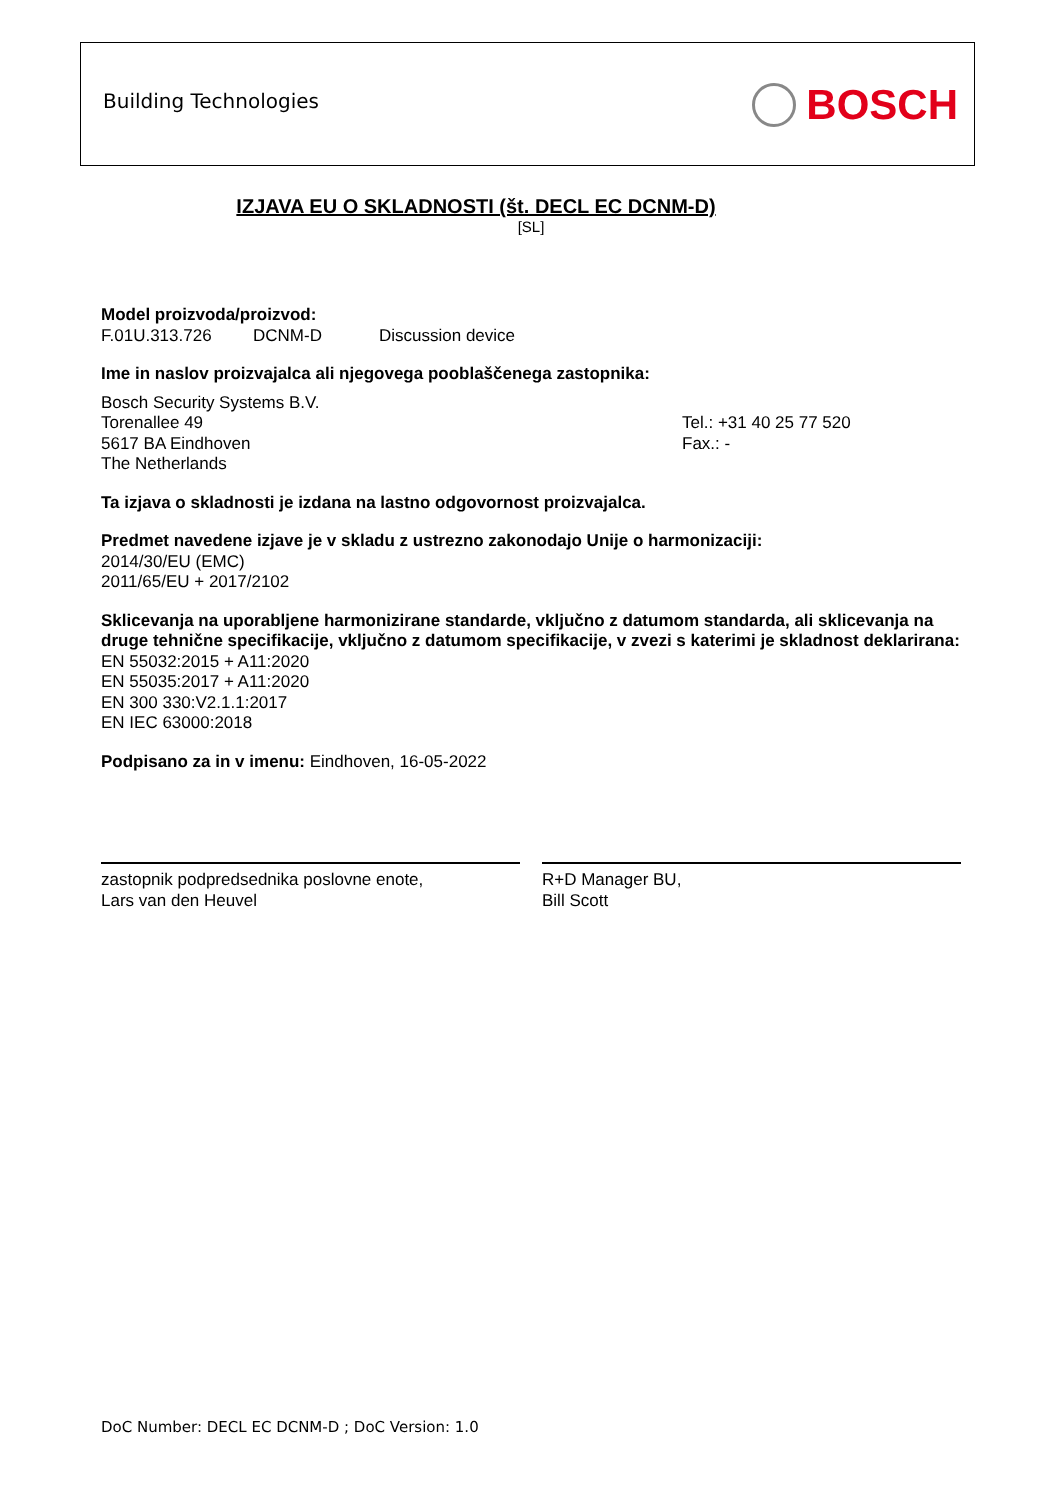Building Technologies BOSCH
IZJAVA EU O SKLADNOSTI (št. DECL EC DCNM-D)
[SL]
Model proizvoda/proizvod:
F.01U.313.726 DCNM-D Discussion device
Ime in naslov proizvajalca ali njegovega pooblaščenega zastopnika:
Bosch Security Systems B.V.
Torenallee 49
5617 BA Eindhoven
The Netherlands
Tel.: +31 40 25 77 520
Fax.: -
Ta izjava o skladnosti je izdana na lastno odgovornost proizvajalca.
Predmet navedene izjave je v skladu z ustrezno zakonodajo Unije o harmonizaciji:
2014/30/EU (EMC)
2011/65/EU + 2017/2102
Sklicevanja na uporabljene harmonizirane standarde, vključno z datumom standarda, ali sklicevanja na druge tehnične specifikacije, vključno z datumom specifikacije, v zvezi s katerimi je skladnost deklarirana:
EN 55032:2015 + A11:2020
EN 55035:2017 + A11:2020
EN 300 330:V2.1.1:2017
EN IEC 63000:2018
Podpisano za in v imenu: Eindhoven, 16-05-2022
zastopnik podpredsednika poslovne enote,
Lars van den Heuvel
R+D Manager BU,
Bill Scott
DoC Number: DECL EC DCNM-D ; DoC Version: 1.0